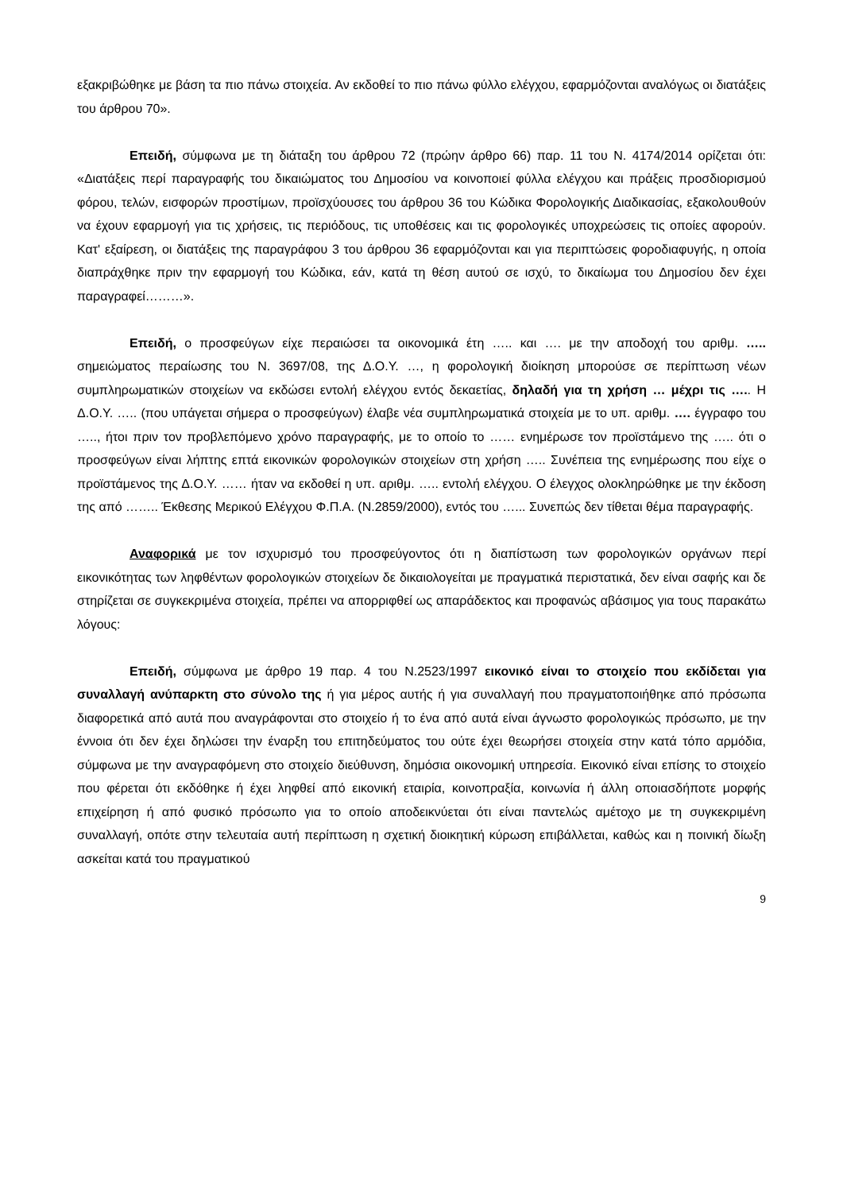εξακριβώθηκε με βάση τα πιο πάνω στοιχεία. Αν εκδοθεί το πιο πάνω φύλλο ελέγχου, εφαρμόζονται αναλόγως οι διατάξεις του άρθρου 70».
Επειδή, σύμφωνα με τη διάταξη του άρθρου 72 (πρώην άρθρο 66) παρ. 11 του Ν. 4174/2014 ορίζεται ότι: «Διατάξεις περί παραγραφής του δικαιώματος του Δημοσίου να κοινοποιεί φύλλα ελέγχου και πράξεις προσδιορισμού φόρου, τελών, εισφορών προστίμων, προϊσχύουσες του άρθρου 36 του Κώδικα Φορολογικής Διαδικασίας, εξακολουθούν να έχουν εφαρμογή για τις χρήσεις, τις περιόδους, τις υποθέσεις και τις φορολογικές υποχρεώσεις τις οποίες αφορούν. Κατ' εξαίρεση, οι διατάξεις της παραγράφου 3 του άρθρου 36 εφαρμόζονται και για περιπτώσεις φοροδιαφυγής, η οποία διαπράχθηκε πριν την εφαρμογή του Κώδικα, εάν, κατά τη θέση αυτού σε ισχύ, το δικαίωμα του Δημοσίου δεν έχει παραγραφεί………».
Επειδή, ο προσφεύγων είχε περαιώσει τα οικονομικά έτη ….. και …. με την αποδοχή του αριθμ. ….. σημειώματος περαίωσης του Ν. 3697/08, της Δ.Ο.Υ. …, η φορολογική διοίκηση μπορούσε σε περίπτωση νέων συμπληρωματικών στοιχείων να εκδώσει εντολή ελέγχου εντός δεκαετίας, δηλαδή για τη χρήση … μέχρι τις ….. Η Δ.Ο.Υ. ….. (που υπάγεται σήμερα ο προσφεύγων) έλαβε νέα συμπληρωματικά στοιχεία με το υπ. αριθμ. …. έγγραφο του ….., ήτοι πριν τον προβλεπόμενο χρόνο παραγραφής, με το οποίο το …… ενημέρωσε τον προϊστάμενο της ….. ότι ο προσφεύγων είναι λήπτης επτά εικονικών φορολογικών στοιχείων στη χρήση ….. Συνέπεια της ενημέρωσης που είχε ο προϊστάμενος της Δ.Ο.Υ. …… ήταν να εκδοθεί η υπ. αριθμ. ….. εντολή ελέγχου. Ο έλεγχος ολοκληρώθηκε με την έκδοση της από …….. Έκθεσης Μερικού Ελέγχου Φ.Π.Α. (Ν.2859/2000), εντός του …... Συνεπώς δεν τίθεται θέμα παραγραφής.
Αναφορικά με τον ισχυρισμό του προσφεύγοντος ότι η διαπίστωση των φορολογικών οργάνων περί εικονικότητας των ληφθέντων φορολογικών στοιχείων δε δικαιολογείται με πραγματικά περιστατικά, δεν είναι σαφής και δε στηρίζεται σε συγκεκριμένα στοιχεία, πρέπει να απορριφθεί ως απαράδεκτος και προφανώς αβάσιμος για τους παρακάτω λόγους:
Επειδή, σύμφωνα με άρθρο 19 παρ. 4 του Ν.2523/1997 εικονικό είναι το στοιχείο που εκδίδεται για συναλλαγή ανύπαρκτη στο σύνολο της ή για μέρος αυτής ή για συναλλαγή που πραγματοποιήθηκε από πρόσωπα διαφορετικά από αυτά που αναγράφονται στο στοιχείο ή το ένα από αυτά είναι άγνωστο φορολογικώς πρόσωπο, με την έννοια ότι δεν έχει δηλώσει την έναρξη του επιτηδεύματος του ούτε έχει θεωρήσει στοιχεία στην κατά τόπο αρμόδια, σύμφωνα με την αναγραφόμενη στο στοιχείο διεύθυνση, δημόσια οικονομική υπηρεσία. Εικονικό είναι επίσης το στοιχείο που φέρεται ότι εκδόθηκε ή έχει ληφθεί από εικονική εταιρία, κοινοπραξία, κοινωνία ή άλλη οποιασδήποτε μορφής επιχείρηση ή από φυσικό πρόσωπο για το οποίο αποδεικνύεται ότι είναι παντελώς αμέτοχο με τη συγκεκριμένη συναλλαγή, οπότε στην τελευταία αυτή περίπτωση η σχετική διοικητική κύρωση επιβάλλεται, καθώς και η ποινική δίωξη ασκείται κατά του πραγματικού
9